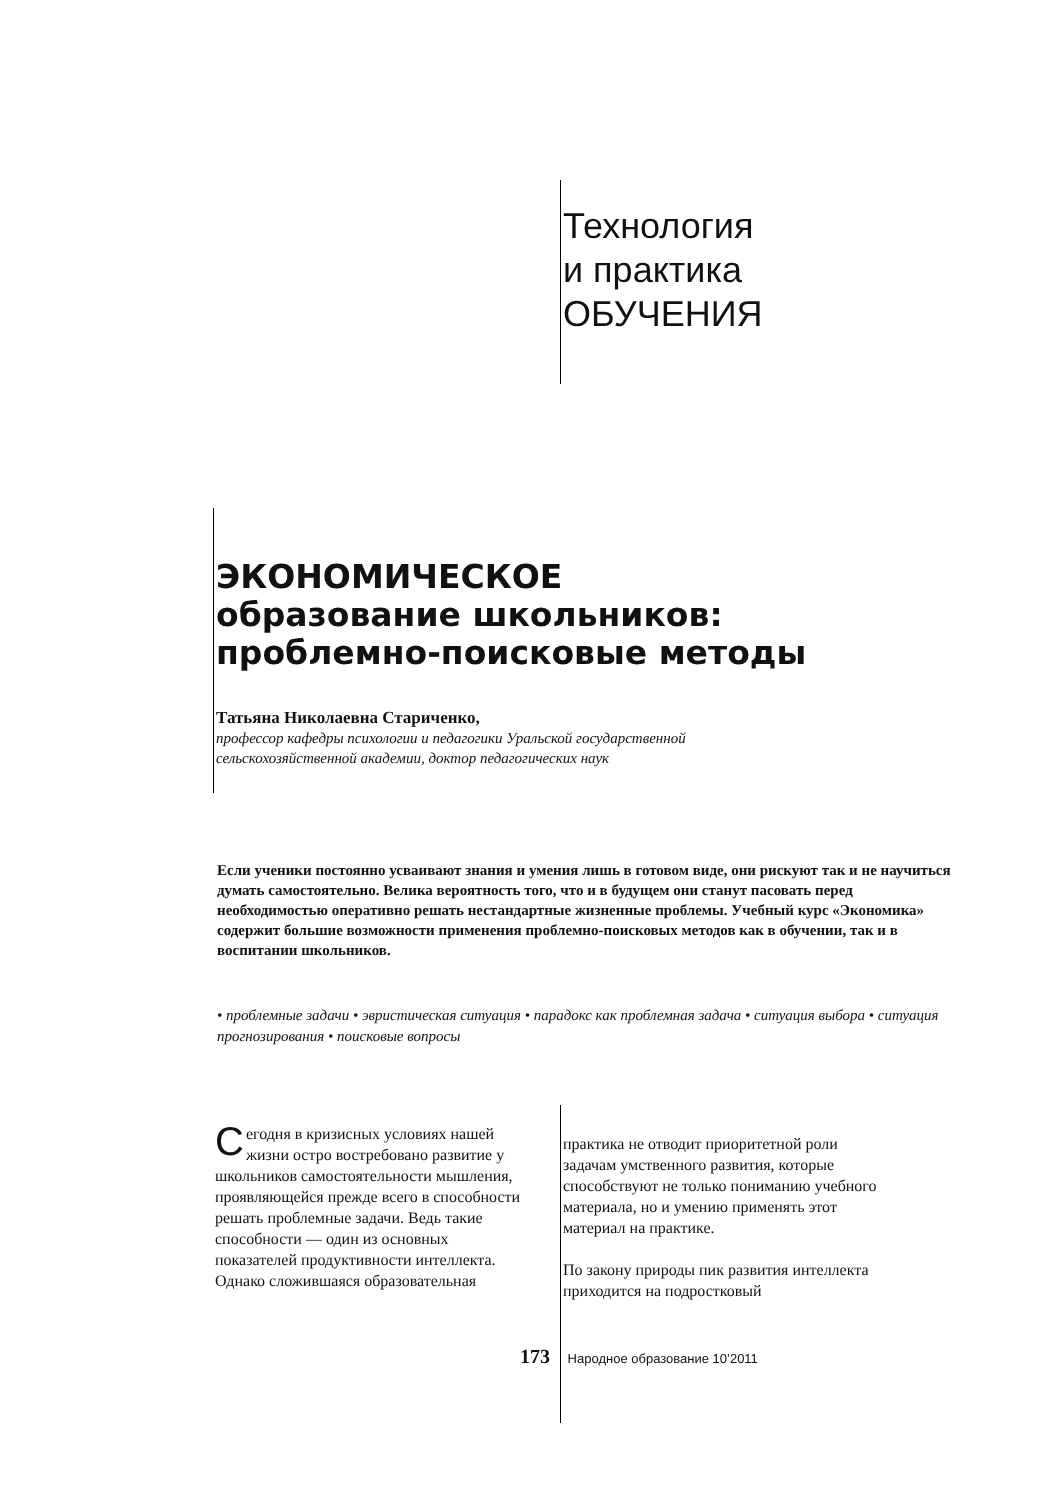Технология
и практика
ОБУЧЕНИЯ
ЭКОНОМИЧЕСКОЕ
образование школьников:
проблемно-поисковые методы
Татьяна Николаевна Стариченко,
профессор кафедры психологии и педагогики Уральской государственной
сельскохозяйственной академии, доктор педагогических наук
Если ученики постоянно усваивают знания и умения лишь в готовом виде, они рискуют так и не научиться думать самостоятельно. Велика вероятность того, что и в будущем они станут пасовать перед необходимостью оперативно решать нестандартные жизненные проблемы. Учебный курс «Экономика» содержит большие возможности применения проблемно-поисковых методов как в обучении, так и в воспитании школьников.
• проблемные задачи • эвристическая ситуация • парадокс как проблемная задача • ситуация выбора • ситуация прогнозирования • поисковые вопросы
Сегодня в кризисных условиях нашей жизни остро востребовано развитие у школьников самостоятельности мышления, проявляющейся прежде всего в способности решать проблемные задачи. Ведь такие способности — один из основных показателей продуктивности интеллекта. Однако сложившаяся образовательная
практика не отводит приоритетной роли задачам умственного развития, которые способствуют не только пониманию учебного материала, но и умению применять этот материал на практике.
По закону природы пик развития интеллекта приходится на подростковый
173 Народное образование 10’2011